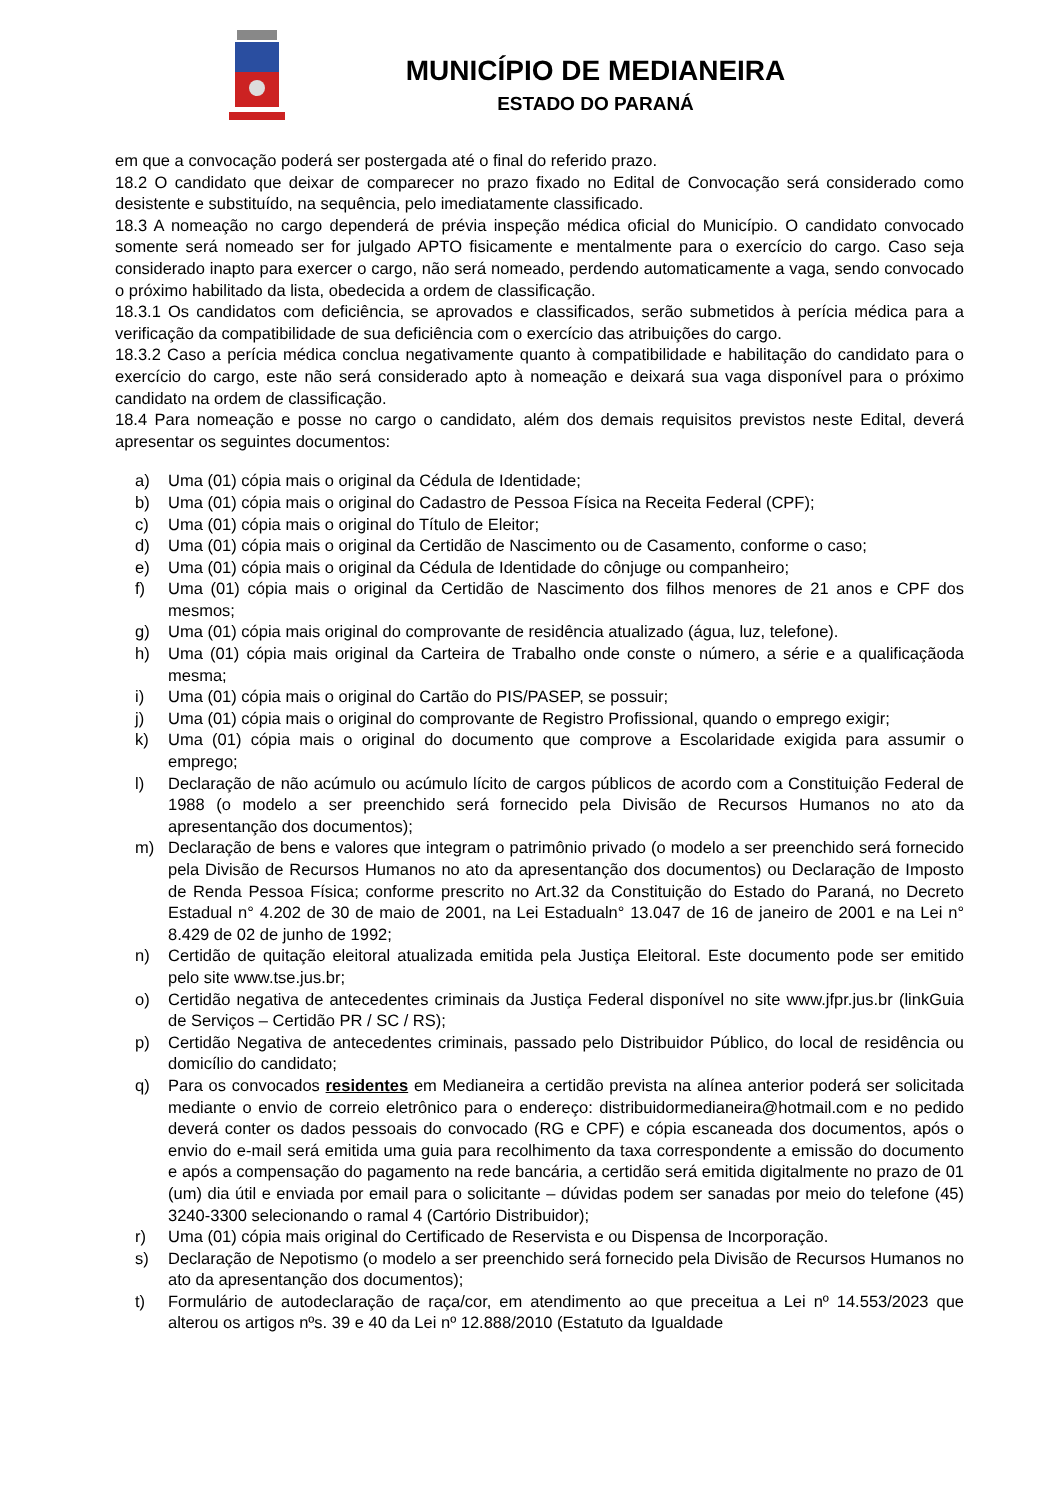MUNICÍPIO DE MEDIANEIRA
ESTADO DO PARANÁ
em que a convocação poderá ser postergada até o final do referido prazo.
18.2 O candidato que deixar de comparecer no prazo fixado no Edital de Convocação será considerado como desistente e substituído, na sequência, pelo imediatamente classificado.
18.3 A nomeação no cargo dependerá de prévia inspeção médica oficial do Município. O candidato convocado somente será nomeado ser for julgado APTO fisicamente e mentalmente para o exercício do cargo. Caso seja considerado inapto para exercer o cargo, não será nomeado, perdendo automaticamente a vaga, sendo convocado o próximo habilitado da lista, obedecida a ordem de classificação.
18.3.1 Os candidatos com deficiência, se aprovados e classificados, serão submetidos à perícia médica para a verificação da compatibilidade de sua deficiência com o exercício das atribuições do cargo.
18.3.2 Caso a perícia médica conclua negativamente quanto à compatibilidade e habilitação do candidato para o exercício do cargo, este não será considerado apto à nomeação e deixará sua vaga disponível para o próximo candidato na ordem de classificação.
18.4 Para nomeação e posse no cargo o candidato, além dos demais requisitos previstos neste Edital, deverá apresentar os seguintes documentos:
a) Uma (01) cópia mais o original da Cédula de Identidade;
b) Uma (01) cópia mais o original do Cadastro de Pessoa Física na Receita Federal (CPF);
c) Uma (01) cópia mais o original do Título de Eleitor;
d) Uma (01) cópia mais o original da Certidão de Nascimento ou de Casamento, conforme o caso;
e) Uma (01) cópia mais o original da Cédula de Identidade do cônjuge ou companheiro;
f) Uma (01) cópia mais o original da Certidão de Nascimento dos filhos menores de 21 anos e CPF dos mesmos;
g) Uma (01) cópia mais original do comprovante de residência atualizado (água, luz, telefone).
h) Uma (01) cópia mais original da Carteira de Trabalho onde conste o número, a série e a qualificaçãoda mesma;
i) Uma (01) cópia mais o original do Cartão do PIS/PASEP, se possuir;
j) Uma (01) cópia mais o original do comprovante de Registro Profissional, quando o emprego exigir;
k) Uma (01) cópia mais o original do documento que comprove a Escolaridade exigida para assumir o emprego;
l) Declaração de não acúmulo ou acúmulo lícito de cargos públicos de acordo com a Constituição Federal de 1988 (o modelo a ser preenchido será fornecido pela Divisão de Recursos Humanos no ato da apresentanção dos documentos);
m) Declaração de bens e valores que integram o patrimônio privado (o modelo a ser preenchido será fornecido pela Divisão de Recursos Humanos no ato da apresentanção dos documentos) ou Declaração de Imposto de Renda Pessoa Física; conforme prescrito no Art.32 da Constituição do Estado do Paraná, no Decreto Estadual n° 4.202 de 30 de maio de 2001, na Lei Estadualn° 13.047 de 16 de janeiro de 2001 e na Lei n° 8.429 de 02 de junho de 1992;
n) Certidão de quitação eleitoral atualizada emitida pela Justiça Eleitoral. Este documento pode ser emitido pelo site www.tse.jus.br;
o) Certidão negativa de antecedentes criminais da Justiça Federal disponível no site www.jfpr.jus.br (linkGuia de Serviços – Certidão PR / SC / RS);
p) Certidão Negativa de antecedentes criminais, passado pelo Distribuidor Público, do local de residência ou domicílio do candidato;
q) Para os convocados residentes em Medianeira a certidão prevista na alínea anterior poderá ser solicitada mediante o envio de correio eletrônico para o endereço: distribuidormedianeira@hotmail.com e no pedido deverá conter os dados pessoais do convocado (RG e CPF) e cópia escaneada dos documentos, após o envio do e-mail será emitida uma guia para recolhimento da taxa correspondente a emissão do documento e após a compensação do pagamento na rede bancária, a certidão será emitida digitalmente no prazo de 01 (um) dia útil e enviada por email para o solicitante – dúvidas podem ser sanadas por meio do telefone (45) 3240-3300 selecionando o ramal 4 (Cartório Distribuidor);
r) Uma (01) cópia mais original do Certificado de Reservista e ou Dispensa de Incorporação.
s) Declaração de Nepotismo (o modelo a ser preenchido será fornecido pela Divisão de Recursos Humanos no ato da apresentanção dos documentos);
t) Formulário de autodeclaração de raça/cor, em atendimento ao que preceitua a Lei nº 14.553/2023 que alterou os artigos nºs. 39 e 40 da Lei nº 12.888/2010 (Estatuto da Igualdade